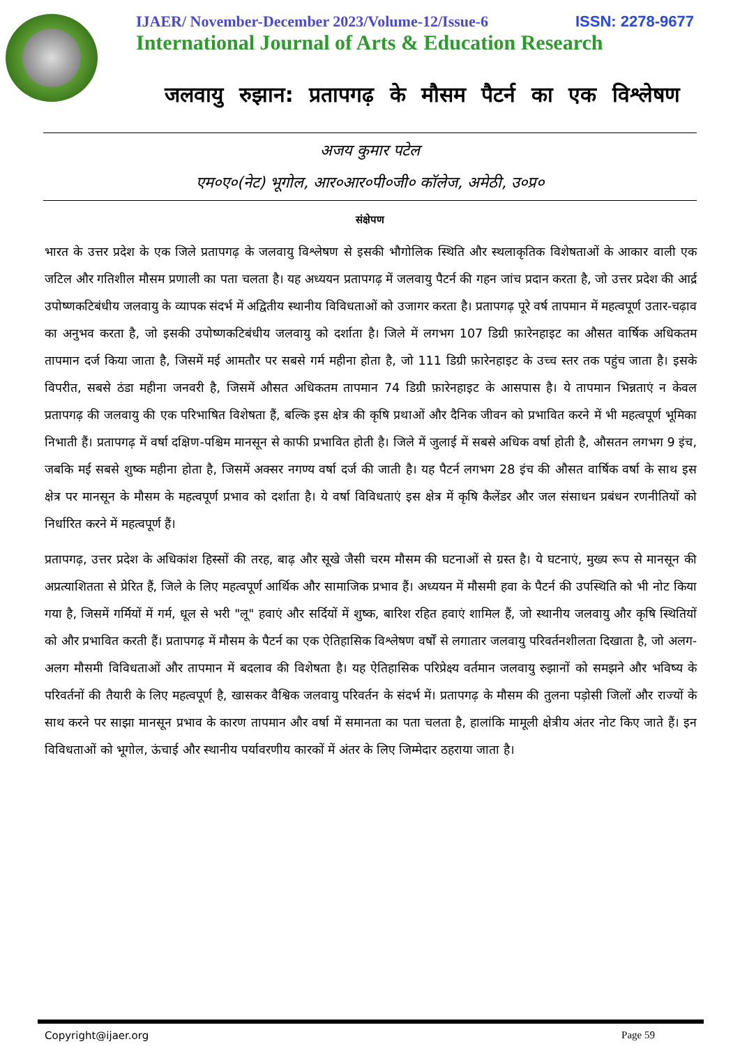IJAER/ November-December 2023/Volume-12/Issue-6 ISSN: 2278-9677
International Journal of Arts & Education Research
जलवायु रुझान: प्रतापगढ़ के मौसम पैटर्न का एक विश्लेषण
अजय कुमार पटेल
एम०ए०(नेट) भूगोल, आर०आर०पी०जी० कॉलेज, अमेठी, उ०प्र०
संक्षेपण
भारत के उत्तर प्रदेश के एक जिले प्रतापगढ़ के जलवायु विश्लेषण से इसकी भौगोलिक स्थिति और स्थलाकृतिक विशेषताओं के आकार वाली एक जटिल और गतिशील मौसम प्रणाली का पता चलता है। यह अध्ययन प्रतापगढ़ में जलवायु पैटर्न की गहन जांच प्रदान करता है, जो उत्तर प्रदेश की आर्द्र उपोष्णकटिबंधीय जलवायु के व्यापक संदर्भ में अद्वितीय स्थानीय विविधताओं को उजागर करता है। प्रतापगढ़ पूरे वर्ष तापमान में महत्वपूर्ण उतार-चढ़ाव का अनुभव करता है, जो इसकी उपोष्णकटिबंधीय जलवायु को दर्शाता है। जिले में लगभग 107 डिग्री फ़ारेनहाइट का औसत वार्षिक अधिकतम तापमान दर्ज किया जाता है, जिसमें मई आमतौर पर सबसे गर्म महीना होता है, जो 111 डिग्री फ़ारेनहाइट के उच्च स्तर तक पहुंच जाता है। इसके विपरीत, सबसे ठंडा महीना जनवरी है, जिसमें औसत अधिकतम तापमान 74 डिग्री फ़ारेनहाइट के आसपास है। ये तापमान भिन्नताएं न केवल प्रतापगढ़ की जलवायु की एक परिभाषित विशेषता हैं, बल्कि इस क्षेत्र की कृषि प्रथाओं और दैनिक जीवन को प्रभावित करने में भी महत्वपूर्ण भूमिका निभाती हैं। प्रतापगढ़ में वर्षा दक्षिण-पश्चिम मानसून से काफी प्रभावित होती है। जिले में जुलाई में सबसे अधिक वर्षा होती है, औसतन लगभग 9 इंच, जबकि मई सबसे शुष्क महीना होता है, जिसमें अक्सर नगण्य वर्षा दर्ज की जाती है। यह पैटर्न लगभग 28 इंच की औसत वार्षिक वर्षा के साथ इस क्षेत्र पर मानसून के मौसम के महत्वपूर्ण प्रभाव को दर्शाता है। ये वर्षा विविधताएं इस क्षेत्र में कृषि कैलेंडर और जल संसाधन प्रबंधन रणनीतियों को निर्धारित करने में महत्वपूर्ण हैं।
प्रतापगढ़, उत्तर प्रदेश के अधिकांश हिस्सों की तरह, बाढ़ और सूखे जैसी चरम मौसम की घटनाओं से ग्रस्त है। ये घटनाएं, मुख्य रूप से मानसून की अप्रत्याशितता से प्रेरित हैं, जिले के लिए महत्वपूर्ण आर्थिक और सामाजिक प्रभाव हैं। अध्ययन में मौसमी हवा के पैटर्न की उपस्थिति को भी नोट किया गया है, जिसमें गर्मियों में गर्म, धूल से भरी "लू" हवाएं और सर्दियों में शुष्क, बारिश रहित हवाएं शामिल हैं, जो स्थानीय जलवायु और कृषि स्थितियों को और प्रभावित करती हैं। प्रतापगढ़ में मौसम के पैटर्न का एक ऐतिहासिक विश्लेषण वर्षों से लगातार जलवायु परिवर्तनशीलता दिखाता है, जो अलग-अलग मौसमी विविधताओं और तापमान में बदलाव की विशेषता है। यह ऐतिहासिक परिप्रेक्ष्य वर्तमान जलवायु रुझानों को समझने और भविष्य के परिवर्तनों की तैयारी के लिए महत्वपूर्ण है, खासकर वैश्विक जलवायु परिवर्तन के संदर्भ में। प्रतापगढ़ के मौसम की तुलना पड़ोसी जिलों और राज्यों के साथ करने पर साझा मानसून प्रभाव के कारण तापमान और वर्षा में समानता का पता चलता है, हालांकि मामूली क्षेत्रीय अंतर नोट किए जाते हैं। इन विविधताओं को भूगोल, ऊंचाई और स्थानीय पर्यावरणीय कारकों में अंतर के लिए जिम्मेदार ठहराया जाता है।
Copyright@ijaer.org Page 59